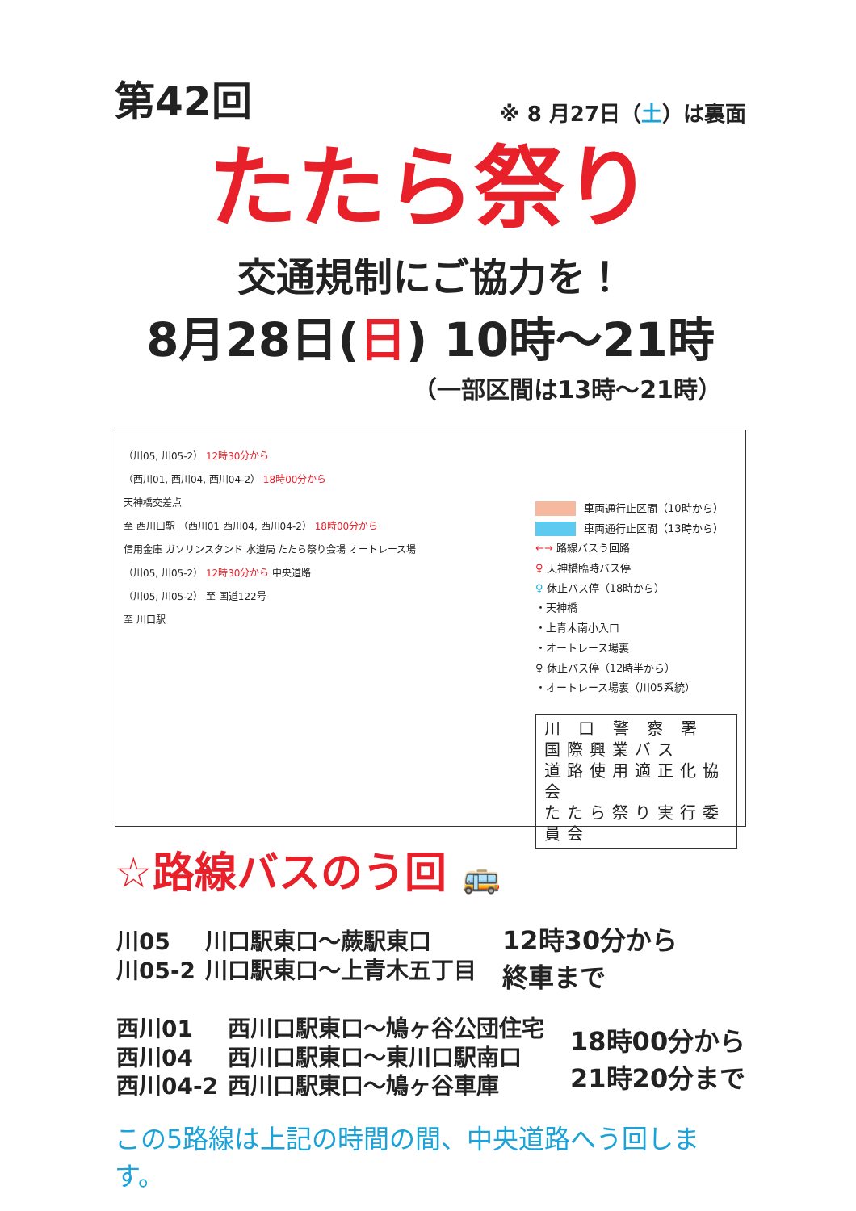第42回
※ 8 月27日（土）は裏面
たたら祭り
交通規制にご協力を！
8月28日(日) 10時～21時
（一部区間は13時～21時）
（川05, 川05-2） 12時30分から
（西川01, 西川04, 西川04-2） 18時00分から
天神橋交差点
至 西川口駅 （西川01 西川04, 西川04-2） 18時00分から
信用金庫 ガソリンスタンド 水道局 たたら祭り会場 オートレース場
（川05, 川05-2） 12時30分から 中央道路
（川05, 川05-2） 至 国道122号
至 川口駅
車両通行止区間（10時から）
車両通行止区間（13時から）
←→ 路線バスう回路
♀ 天神橋臨時バス停
♀ 休止バス停（18時から）
・天神橋
・上青木南小入口
・オートレース場裏
♀ 休止バス停（12時半から）
・オートレース場裏（川05系統）
川 口 警 察 署
国際興業バス
道路使用適正化協会
たたら祭り実行委員会
☆路線バスのう回 🚌
| 川05 | 川口駅東口～蕨駅東口 |
| 川05-2 | 川口駅東口～上青木五丁目 |
12時30分から
終車まで
| 西川01 | 西川口駅東口～鳩ヶ谷公団住宅 |
| 西川04 | 西川口駅東口～東川口駅南口 |
| 西川04-2 | 西川口駅東口～鳩ヶ谷車庫 |
18時00分から
21時20分まで
この5路線は上記の時間の間、中央道路へう回します。